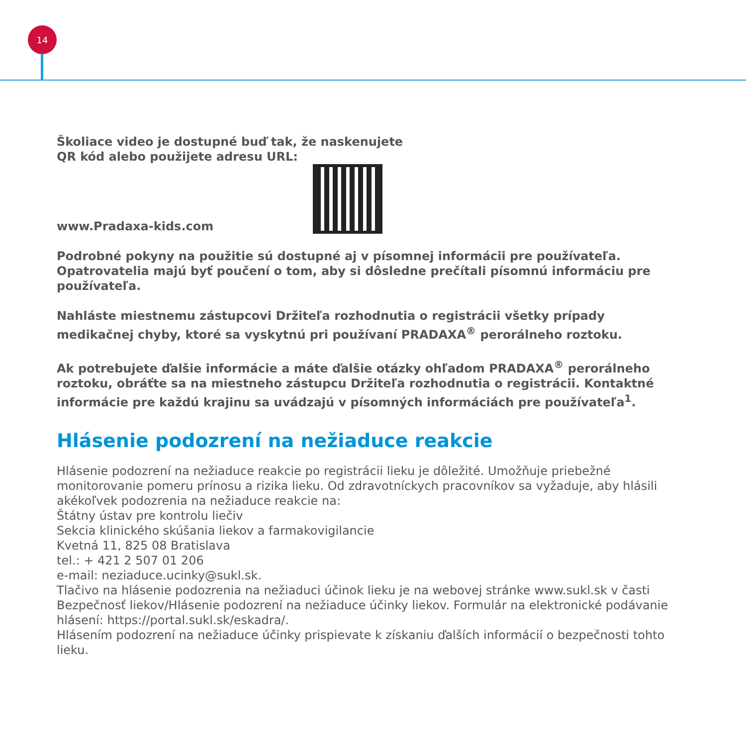14
Školiace video je dostupné buď tak, že naskenujete
QR kód alebo použijete adresu URL:
www.Pradaxa-kids.com
Podrobné pokyny na použitie sú dostupné aj v písomnej informácii pre používateľa. Opatrovatelia majú byť poučení o tom, aby si dôsledne prečítali písomnú informáciu pre používateľa.
Nahláste miestnemu zástupcovi Držiteľa rozhodnutia o registrácii všetky prípady medikačnej chyby, ktoré sa vyskytnú pri používaní PRADAXA<sup>®</sup> perorálneho roztoku.
Ak potrebujete ďalšie informácie a máte ďalšie otázky ohľadom PRADAXA<sup>®</sup> perorálneho roztoku, obráťte sa na miestneho zástupcu Držiteľa rozhodnutia o registrácii. Kontaktné informácie pre každú krajinu sa uvádzajú v písomných informáciách pre používateľa<sup>1</sup>.
Hlásenie podozrení na nežiaduce reakcie
Hlásenie podozrení na nežiaduce reakcie po registrácii lieku je dôležité. Umožňuje priebežné monitorovanie pomeru prínosu a rizika lieku. Od zdravotníckych pracovníkov sa vyžaduje, aby hlásili akékoľvek podozrenia na nežiaduce reakcie na:
Štátny ústav pre kontrolu liečiv
Sekcia klinického skúšania liekov a farmakovigilancie
Kvetná 11, 825 08 Bratislava
tel.: + 421 2 507 01 206
e-mail: neziaduce.ucinky@sukl.sk.
Tlačivo na hlásenie podozrenia na nežiaduci účinok lieku je na webovej stránke www.sukl.sk v časti Bezpečnosť liekov/Hlásenie podozrení na nežiaduce účinky liekov. Formulár na elektronické podávanie hlásení: https://portal.sukl.sk/eskadra/.
Hlásením podozrení na nežiaduce účinky prispievate k získaniu ďalších informácií o bezpečnosti tohto lieku.